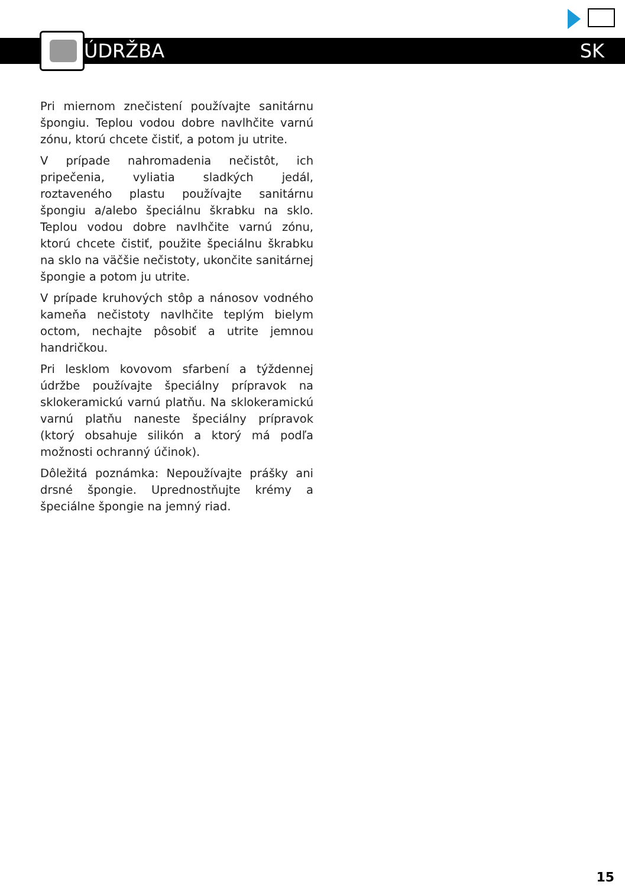ÚDRŽBA SK
Pri miernom znečistení používajte sanitárnu špongiu. Teplou vodou dobre navlhčite varnú zónu, ktorú chcete čistiť, a potom ju utrite.
V prípade nahromadenia nečistôt, ich pripečenia, vyliatia sladkých jedál, roztaveného plastu používajte sanitárnu špongiu a/alebo špeciálnu škrabku na sklo. Teplou vodou dobre navlhčite varnú zónu, ktorú chcete čistiť, použite špeciálnu škrabku na sklo na väčšie nečistoty, ukončite sanitárnej špongie a potom ju utrite.
V prípade kruhových stôp a nánosov vodného kameňa nečistoty navlhčite teplým bielym octom, nechajte pôsobiť a utrite jemnou handričkou.
Pri lesklom kovovom sfarbení a týždennej údržbe používajte špeciálny prípravok na sklokeramickú varnú platňu. Na sklokeramickú varnú platňu naneste špeciálny prípravok (ktorý obsahuje silikón a ktorý má podľa možnosti ochranný účinok).
Dôležitá poznámka: Nepoužívajte prášky ani drsné špongie. Uprednostňujte krémy a špeciálne špongie na jemný riad.
15